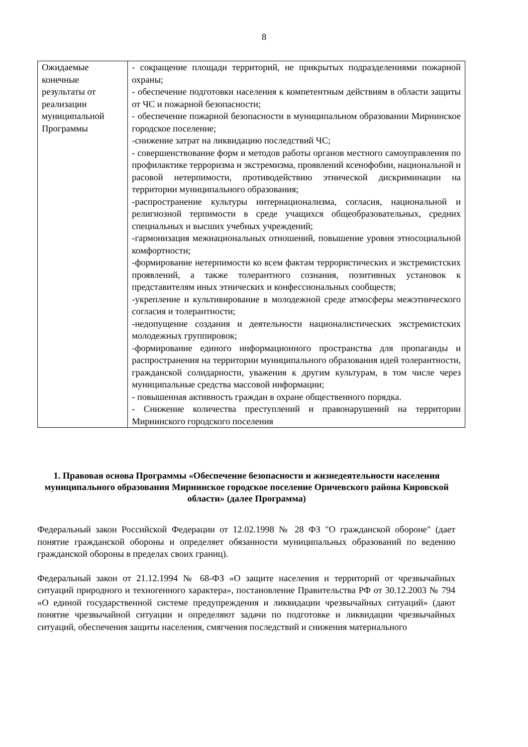8
| Ожидаемые конечные результаты от реализации муниципальной Программы | - сокращение площади территорий, не прикрытых подразделениями пожарной охраны; - обеспечение подготовки населения к компетентным действиям в области защиты от ЧС и пожарной безопасности; - обеспечение пожарной безопасности в муниципальном образовании Мирнинское городское поселение; -снижение затрат на ликвидацию последствий ЧС; - совершенствование форм и методов работы органов местного самоуправления по профилактике терроризма и экстремизма, проявлений ксенофобии, национальной и расовой нетерпимости, противодействию этнической дискриминации на территории муниципального образования; -распространение культуры интернационализма, согласия, национальной и религиозной терпимости в среде учащихся общеобразовательных, средних специальных и высших учебных учреждений; -гармонизация межнациональных отношений, повышение уровня этносоциальной комфортности; -формирование нетерпимости ко всем фактам террористических и экстремистских проявлений, а также толерантного сознания, позитивных установок к представителям иных этнических и конфессиональных сообществ; -укрепление и культивирование в молодежной среде атмосферы межэтнического согласия и толерантности; -недопущение создания и деятельности националистических экстремистских молодежных группировок; -формирование единого информационного пространства для пропаганды и распространения на территории муниципального образования идей толерантности, гражданской солидарности, уважения к другим культурам, в том числе через муниципальные средства массовой информации; - повышенная активность граждан в охране общественного порядка. - Снижение количества преступлений и правонарушений на территории Мирнинского городского поселения |
1. Правовая основа Программы «Обеспечение безопасности и жизнедеятельности населения муниципального образования Мирнинское городское поселение Оричевского района Кировской области» (далее Программа)
Федеральный закон Российской Федерации от 12.02.1998 № 28 ФЗ "О гражданской обороне" (дает понятие гражданской обороны и определяет обязанности муниципальных образований по ведению гражданской обороны в пределах своих границ).
Федеральный закон от 21.12.1994 № 68-ФЗ «О защите населения и территорий от чрезвычайных ситуаций природного и техногенного характера», постановление Правительства РФ от 30.12.2003 № 794 «О единой государственной системе предупреждения и ликвидации чрезвычайных ситуаций» (дают понятие чрезвычайной ситуации и определяют задачи по подготовке и ликвидации чрезвычайных ситуаций, обеспечения защиты населения, смягчения последствий и снижения материального